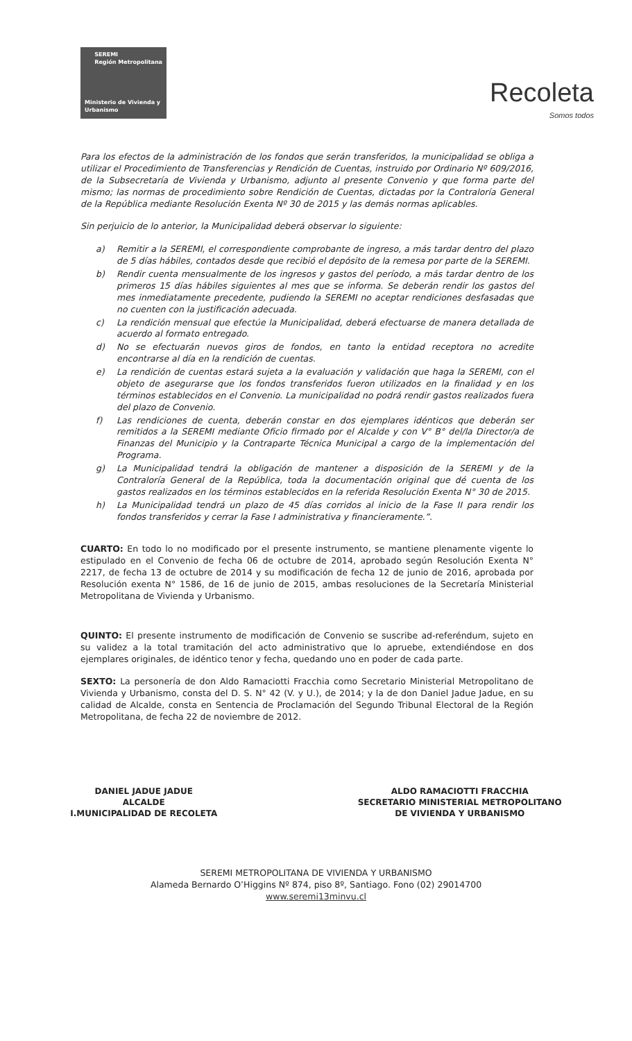SEREMI
Región Metropolitana
Ministerio de Vivienda y Urbanismo
Recoleta
Somos todos
Para los efectos de la administración de los fondos que serán transferidos, la municipalidad se obliga a utilizar el Procedimiento de Transferencias y Rendición de Cuentas, instruido por Ordinario Nº 609/2016, de la Subsecretaría de Vivienda y Urbanismo, adjunto al presente Convenio y que forma parte del mismo; las normas de procedimiento sobre Rendición de Cuentas, dictadas por la Contraloría General de la República mediante Resolución Exenta Nº 30 de 2015 y las demás normas aplicables.
Sin perjuicio de lo anterior, la Municipalidad deberá observar lo siguiente:
a) Remitir a la SEREMI, el correspondiente comprobante de ingreso, a más tardar dentro del plazo de 5 días hábiles, contados desde que recibió el depósito de la remesa por parte de la SEREMI.
b) Rendir cuenta mensualmente de los ingresos y gastos del período, a más tardar dentro de los primeros 15 días hábiles siguientes al mes que se informa. Se deberán rendir los gastos del mes inmediatamente precedente, pudiendo la SEREMI no aceptar rendiciones desfasadas que no cuenten con la justificación adecuada.
c) La rendición mensual que efectúe la Municipalidad, deberá efectuarse de manera detallada de acuerdo al formato entregado.
d) No se efectuarán nuevos giros de fondos, en tanto la entidad receptora no acredite encontrarse al día en la rendición de cuentas.
e) La rendición de cuentas estará sujeta a la evaluación y validación que haga la SEREMI, con el objeto de asegurarse que los fondos transferidos fueron utilizados en la finalidad y en los términos establecidos en el Convenio. La municipalidad no podrá rendir gastos realizados fuera del plazo de Convenio.
f) Las rendiciones de cuenta, deberán constar en dos ejemplares idénticos que deberán ser remitidos a la SEREMI mediante Oficio firmado por el Alcalde y con V° B° del/la Director/a de Finanzas del Municipio y la Contraparte Técnica Municipal a cargo de la implementación del Programa.
g) La Municipalidad tendrá la obligación de mantener a disposición de la SEREMI y de la Contraloría General de la República, toda la documentación original que dé cuenta de los gastos realizados en los términos establecidos en la referida Resolución Exenta N° 30 de 2015.
h) La Municipalidad tendrá un plazo de 45 días corridos al inicio de la Fase II para rendir los fondos transferidos y cerrar la Fase I administrativa y financieramente.”.
CUARTO: En todo lo no modificado por el presente instrumento, se mantiene plenamente vigente lo estipulado en el Convenio de fecha 06 de octubre de 2014, aprobado según Resolución Exenta N° 2217, de fecha 13 de octubre de 2014 y su modificación de fecha 12 de junio de 2016, aprobada por Resolución exenta N° 1586, de 16 de junio de 2015, ambas resoluciones de la Secretaría Ministerial Metropolitana de Vivienda y Urbanismo.
QUINTO: El presente instrumento de modificación de Convenio se suscribe ad-referéndum, sujeto en su validez a la total tramitación del acto administrativo que lo apruebe, extendiéndose en dos ejemplares originales, de idéntico tenor y fecha, quedando uno en poder de cada parte.
SEXTO: La personería de don Aldo Ramaciotti Fracchia como Secretario Ministerial Metropolitano de Vivienda y Urbanismo, consta del D. S. N° 42 (V. y U.), de 2014; y la de don Daniel Jadue Jadue, en su calidad de Alcalde, consta en Sentencia de Proclamación del Segundo Tribunal Electoral de la Región Metropolitana, de fecha 22 de noviembre de 2012.
DANIEL JADUE JADUE
ALCALDE
I.MUNICIPALIDAD DE RECOLETA
ALDO RAMACIOTTI FRACCHIA
SECRETARIO MINISTERIAL METROPOLITANO
DE VIVIENDA Y URBANISMO
SEREMI METROPOLITANA DE VIVIENDA Y URBANISMO
Alameda Bernardo O’Higgins Nº 874, piso 8º, Santiago. Fono (02) 29014700
www.seremi13minvu.cl